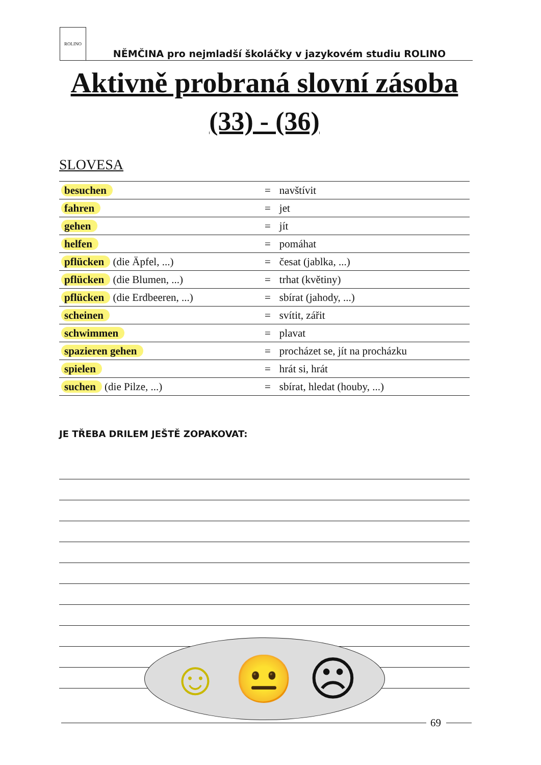ROLINO
NĚMČINA pro nejmladší školáčky v jazykovém studiu ROLINO
Aktivně probraná slovní zásoba
(33) - (36)
SLOVESA
| besuchen | = | navštívit |
| fahren | = | jet |
| gehen | = | jít |
| helfen | = | pomáhat |
| pflücken (die Äpfel, ...) | = | česat (jablka, ...) |
| pflücken (die Blumen, ...) | = | trhat (květiny) |
| pflücken (die Erdbeeren, ...) | = | sbírat (jahody, ...) |
| scheinen | = | svítit, zářit |
| schwimmen | = | plavat |
| spazieren gehen | = | procházet se, jít na procházku |
| spielen | = | hrát si, hrát |
| suchen (die Pilze, ...) | = | sbírat, hledat (houby, ...) |
JE TŘEBA DRILEM JEŠTĚ ZOPAKOVAT:
☺ 😐 ☹
69